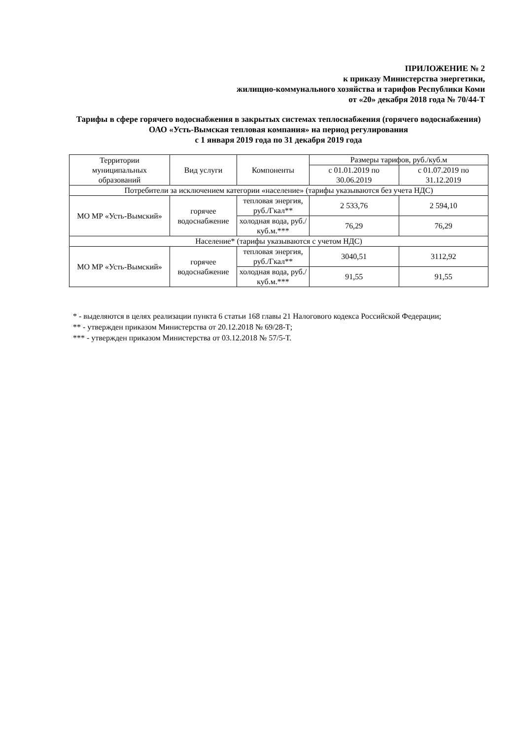ПРИЛОЖЕНИЕ № 2
к приказу Министерства энергетики,
жилищно-коммунального хозяйства и тарифов Республики Коми
от «20» декабря 2018 года № 70/44-Т
Тарифы в сфере горячего водоснабжения в закрытых системах теплоснабжения (горячего водоснабжения) ОАО «Усть-Вымская тепловая компания» на период регулирования
с 1 января 2019 года по 31 декабря 2019 года
| Территории муниципальных образований | Вид услуги | Компоненты | Размеры тарифов, руб./куб.м | |
| --- | --- | --- | --- | --- |
| | | | с 01.01.2019 по 30.06.2019 | с 01.07.2019 по 31.12.2019 |
| Потребители за исключением категории «население» (тарифы указываются без учета НДС) | | | | |
| МО МР «Усть-Вымский» | горячее водоснабжение | тепловая энергия, руб./Гкал** | 2 533,76 | 2 594,10 |
| | | холодная вода, руб./куб.м.*** | 76,29 | 76,29 |
| Население* (тарифы указываются с учетом НДС) | | | | |
| МО МР «Усть-Вымский» | горячее водоснабжение | тепловая энергия, руб./Гкал** | 3040,51 | 3112,92 |
| | | холодная вода, руб./куб.м.*** | 91,55 | 91,55 |
* - выделяются в целях реализации пункта 6 статьи 168 главы 21 Налогового кодекса Российской Федерации;
** - утвержден приказом Министерства от 20.12.2018 № 69/28-Т;
*** - утвержден приказом Министерства от 03.12.2018 № 57/5-Т.